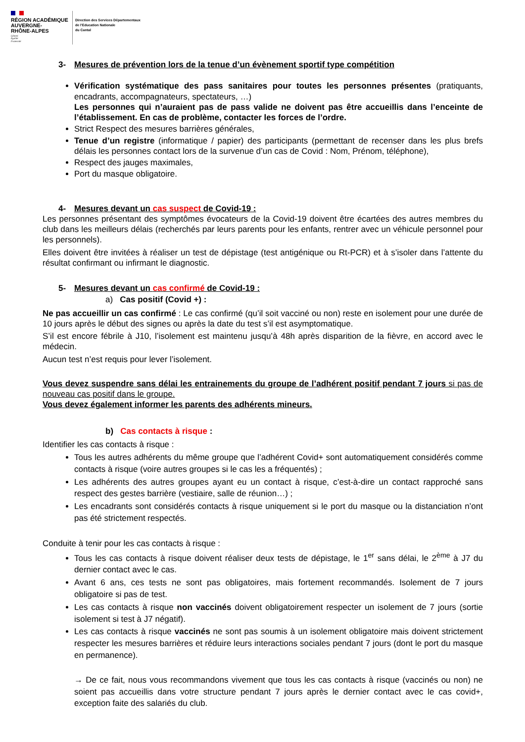RÉGION ACADÉMIQUE
AUVERGNE-
RHÔNE-ALPES
Liberté
Égalité
Fraternité
Direction des Services Départementaux
de l'Education Nationale
du Cantal
3- Mesures de prévention lors de la tenue d’un évènement sportif type compétition
Vérification systématique des pass sanitaires pour toutes les personnes présentes (pratiquants, encadrants, accompagnateurs, spectateurs, …)
Les personnes qui n’auraient pas de pass valide ne doivent pas être accueillis dans l’enceinte de l’établissement. En cas de problème, contacter les forces de l’ordre.
Strict Respect des mesures barrières générales,
Tenue d’un registre (informatique / papier) des participants (permettant de recenser dans les plus brefs délais les personnes contact lors de la survenue d’un cas de Covid : Nom, Prénom, téléphone),
Respect des jauges maximales,
Port du masque obligatoire.
4- Mesures devant un cas suspect de Covid-19 :
Les personnes présentant des symptômes évocateurs de la Covid-19 doivent être écartées des autres membres du club dans les meilleurs délais (recherchés par leurs parents pour les enfants, rentrer avec un véhicule personnel pour les personnels).
Elles doivent être invitées à réaliser un test de dépistage (test antigénique ou Rt-PCR) et à s’isoler dans l’attente du résultat confirmant ou infirmant le diagnostic.
5- Mesures devant un cas confirmé de Covid-19 :
a) Cas positif (Covid +) :
Ne pas accueillir un cas confirmé : Le cas confirmé (qu’il soit vacciné ou non) reste en isolement pour une durée de 10 jours après le début des signes ou après la date du test s’il est asymptomatique.
S’il est encore fébrile à J10, l’isolement est maintenu jusqu’à 48h après disparition de la fièvre, en accord avec le médecin.
Aucun test n’est requis pour lever l’isolement.
Vous devez suspendre sans délai les entrainements du groupe de l’adhérent positif pendant 7 jours si pas de nouveau cas positif dans le groupe.
Vous devez également informer les parents des adhérents mineurs.
b) Cas contacts à risque :
Identifier les cas contacts à risque :
Tous les autres adhérents du même groupe que l’adhérent Covid+ sont automatiquement considérés comme contacts à risque (voire autres groupes si le cas les a fréquentés) ;
Les adhérents des autres groupes ayant eu un contact à risque, c’est-à-dire un contact rapproché sans respect des gestes barrière (vestiaire, salle de réunion…) ;
Les encadrants sont considérés contacts à risque uniquement si le port du masque ou la distanciation n’ont pas été strictement respectés.
Conduite à tenir pour les cas contacts à risque :
Tous les cas contacts à risque doivent réaliser deux tests de dépistage, le 1<sup>er</sup> sans délai, le 2<sup>ème</sup> à J7 du dernier contact avec le cas.
Avant 6 ans, ces tests ne sont pas obligatoires, mais fortement recommandés. Isolement de 7 jours obligatoire si pas de test.
Les cas contacts à risque non vaccinés doivent obligatoirement respecter un isolement de 7 jours (sortie isolement si test à J7 négatif).
Les cas contacts à risque vaccinés ne sont pas soumis à un isolement obligatoire mais doivent strictement respecter les mesures barrières et réduire leurs interactions sociales pendant 7 jours (dont le port du masque en permanence).
→ De ce fait, nous vous recommandons vivement que tous les cas contacts à risque (vaccinés ou non) ne soient pas accueillis dans votre structure pendant 7 jours après le dernier contact avec le cas covid+, exception faite des salariés du club.